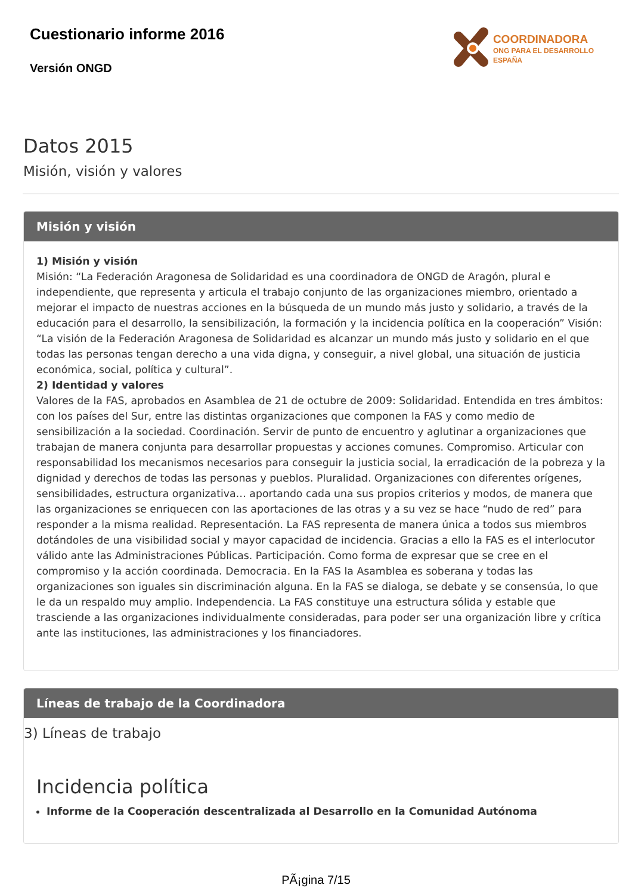Cuestionario informe 2016
Versión ONGD
COORDINADORA
ONG PARA EL DESARROLLO
ESPAÑA
Datos 2015
Misión, visión y valores
Misión y visión
1) Misión y visión
Misión: “La Federación Aragonesa de Solidaridad es una coordinadora de ONGD de Aragón, plural e independiente, que representa y articula el trabajo conjunto de las organizaciones miembro, orientado a mejorar el impacto de nuestras acciones en la búsqueda de un mundo más justo y solidario, a través de la educación para el desarrollo, la sensibilización, la formación y la incidencia política en la cooperación” Visión: “La visión de la Federación Aragonesa de Solidaridad es alcanzar un mundo más justo y solidario en el que todas las personas tengan derecho a una vida digna, y conseguir, a nivel global, una situación de justicia económica, social, política y cultural”.
2) Identidad y valores
Valores de la FAS, aprobados en Asamblea de 21 de octubre de 2009: Solidaridad. Entendida en tres ámbitos: con los países del Sur, entre las distintas organizaciones que componen la FAS y como medio de sensibilización a la sociedad. Coordinación. Servir de punto de encuentro y aglutinar a organizaciones que trabajan de manera conjunta para desarrollar propuestas y acciones comunes. Compromiso. Articular con responsabilidad los mecanismos necesarios para conseguir la justicia social, la erradicación de la pobreza y la dignidad y derechos de todas las personas y pueblos. Pluralidad. Organizaciones con diferentes orígenes, sensibilidades, estructura organizativa… aportando cada una sus propios criterios y modos, de manera que las organizaciones se enriquecen con las aportaciones de las otras y a su vez se hace “nudo de red” para responder a la misma realidad. Representación. La FAS representa de manera única a todos sus miembros dotándoles de una visibilidad social y mayor capacidad de incidencia. Gracias a ello la FAS es el interlocutor válido ante las Administraciones Públicas. Participación. Como forma de expresar que se cree en el compromiso y la acción coordinada. Democracia. En la FAS la Asamblea es soberana y todas las organizaciones son iguales sin discriminación alguna. En la FAS se dialoga, se debate y se consensúa, lo que le da un respaldo muy amplio. Independencia. La FAS constituye una estructura sólida y estable que trasciende a las organizaciones individualmente consideradas, para poder ser una organización libre y crítica ante las instituciones, las administraciones y los financiadores.
Líneas de trabajo de la Coordinadora
3) Líneas de trabajo
Incidencia política
Informe de la Cooperación descentralizada al Desarrollo en la Comunidad Autónoma
PÃ¡gina 7/15